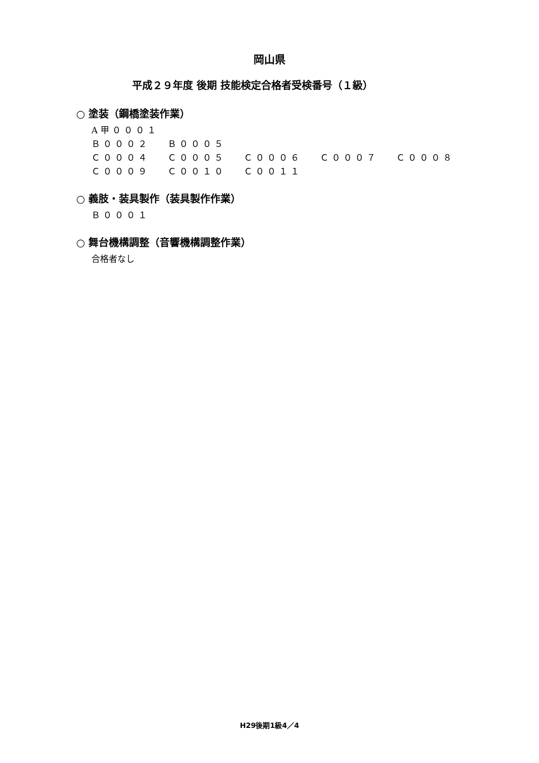岡山県
平成２９年度 後期 技能検定合格者受検番号（１級）
○ 塗装（鋼橋塗装作業）
| A甲０００１ | | | | |
| Ｂ０００２ | Ｂ０００５ | | | |
| Ｃ０００４ | Ｃ０００５ | Ｃ０００６ | Ｃ０００７ | Ｃ０００８ |
| Ｃ０００９ | Ｃ００１０ | Ｃ００１１ | | |
○ 義肢・装具製作（装具製作作業）
| Ｂ０００１ |
○ 舞台機構調整（音響機構調整作業）
| 合格者なし |
H29後期1級4／4